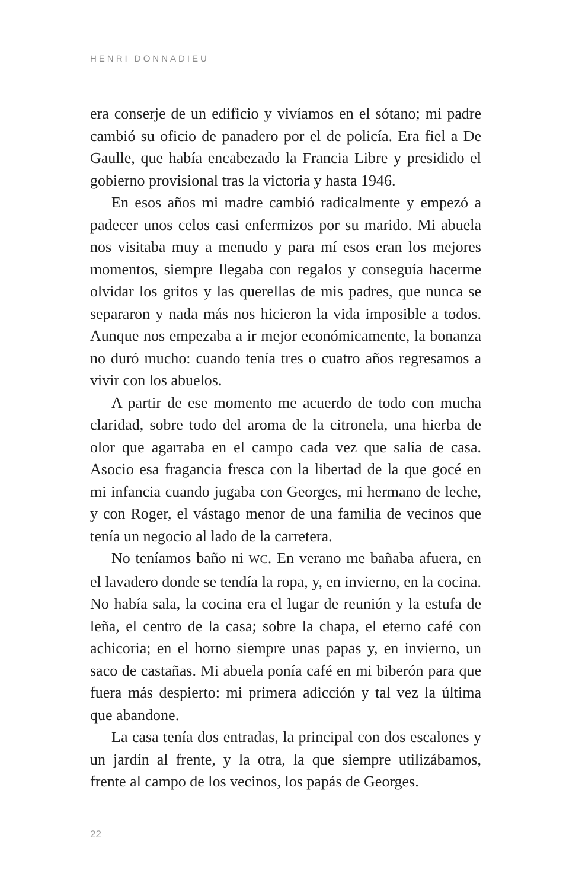HENRI DONNADIEU
era conserje de un edificio y vivíamos en el sótano; mi padre cambió su oficio de panadero por el de policía. Era fiel a De Gaulle, que había encabezado la Francia Libre y presidido el gobierno provisional tras la victoria y hasta 1946.
En esos años mi madre cambió radicalmente y empezó a padecer unos celos casi enfermizos por su marido. Mi abuela nos visitaba muy a menudo y para mí esos eran los mejores momentos, siempre llegaba con regalos y conseguía hacerme olvidar los gritos y las querellas de mis padres, que nunca se separaron y nada más nos hicieron la vida imposible a todos. Aunque nos empezaba a ir mejor económicamente, la bonanza no duró mucho: cuando tenía tres o cuatro años regresamos a vivir con los abuelos.
A partir de ese momento me acuerdo de todo con mucha claridad, sobre todo del aroma de la citronela, una hierba de olor que agarraba en el campo cada vez que salía de casa. Asocio esa fragancia fresca con la libertad de la que gocé en mi infancia cuando jugaba con Georges, mi hermano de leche, y con Roger, el vástago menor de una familia de vecinos que tenía un negocio al lado de la carretera.
No teníamos baño ni WC. En verano me bañaba afuera, en el lavadero donde se tendía la ropa, y, en invierno, en la cocina. No había sala, la cocina era el lugar de reunión y la estufa de leña, el centro de la casa; sobre la chapa, el eterno café con achicoria; en el horno siempre unas papas y, en invierno, un saco de castañas. Mi abuela ponía café en mi biberón para que fuera más despierto: mi primera adicción y tal vez la última que abandone.
La casa tenía dos entradas, la principal con dos escalones y un jardín al frente, y la otra, la que siempre utilizábamos, frente al campo de los vecinos, los papás de Georges.
22